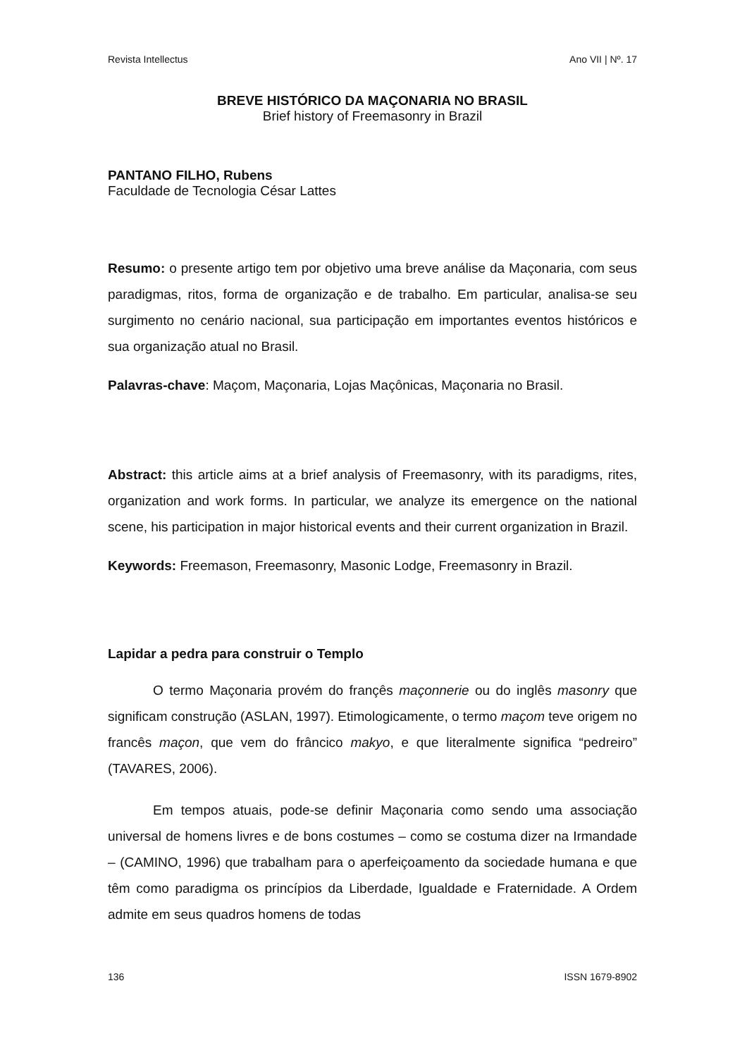Revista Intellectus Ano VII | Nº. 17
BREVE HISTÓRICO DA MAÇONARIA NO BRASIL
Brief history of Freemasonry in Brazil
PANTANO FILHO, Rubens
Faculdade de Tecnologia César Lattes
Resumo: o presente artigo tem por objetivo uma breve análise da Maçonaria, com seus paradigmas, ritos, forma de organização e de trabalho. Em particular, analisa-se seu surgimento no cenário nacional, sua participação em importantes eventos históricos e sua organização atual no Brasil.
Palavras-chave: Maçom, Maçonaria, Lojas Maçônicas, Maçonaria no Brasil.
Abstract: this article aims at a brief analysis of Freemasonry, with its paradigms, rites, organization and work forms. In particular, we analyze its emergence on the national scene, his participation in major historical events and their current organization in Brazil.
Keywords: Freemason, Freemasonry, Masonic Lodge, Freemasonry in Brazil.
Lapidar a pedra para construir o Templo
O termo Maçonaria provém do françês maçonnerie ou do inglês masonry que significam construção (ASLAN, 1997). Etimologicamente, o termo maçom teve origem no francês maçon, que vem do frâncico makyo, e que literalmente significa “pedreiro” (TAVARES, 2006).
Em tempos atuais, pode-se definir Maçonaria como sendo uma associação universal de homens livres e de bons costumes – como se costuma dizer na Irmandade – (CAMINO, 1996) que trabalham para o aperfeiçoamento da sociedade humana e que têm como paradigma os princípios da Liberdade, Igualdade e Fraternidade. A Ordem admite em seus quadros homens de todas
136 ISSN 1679-8902